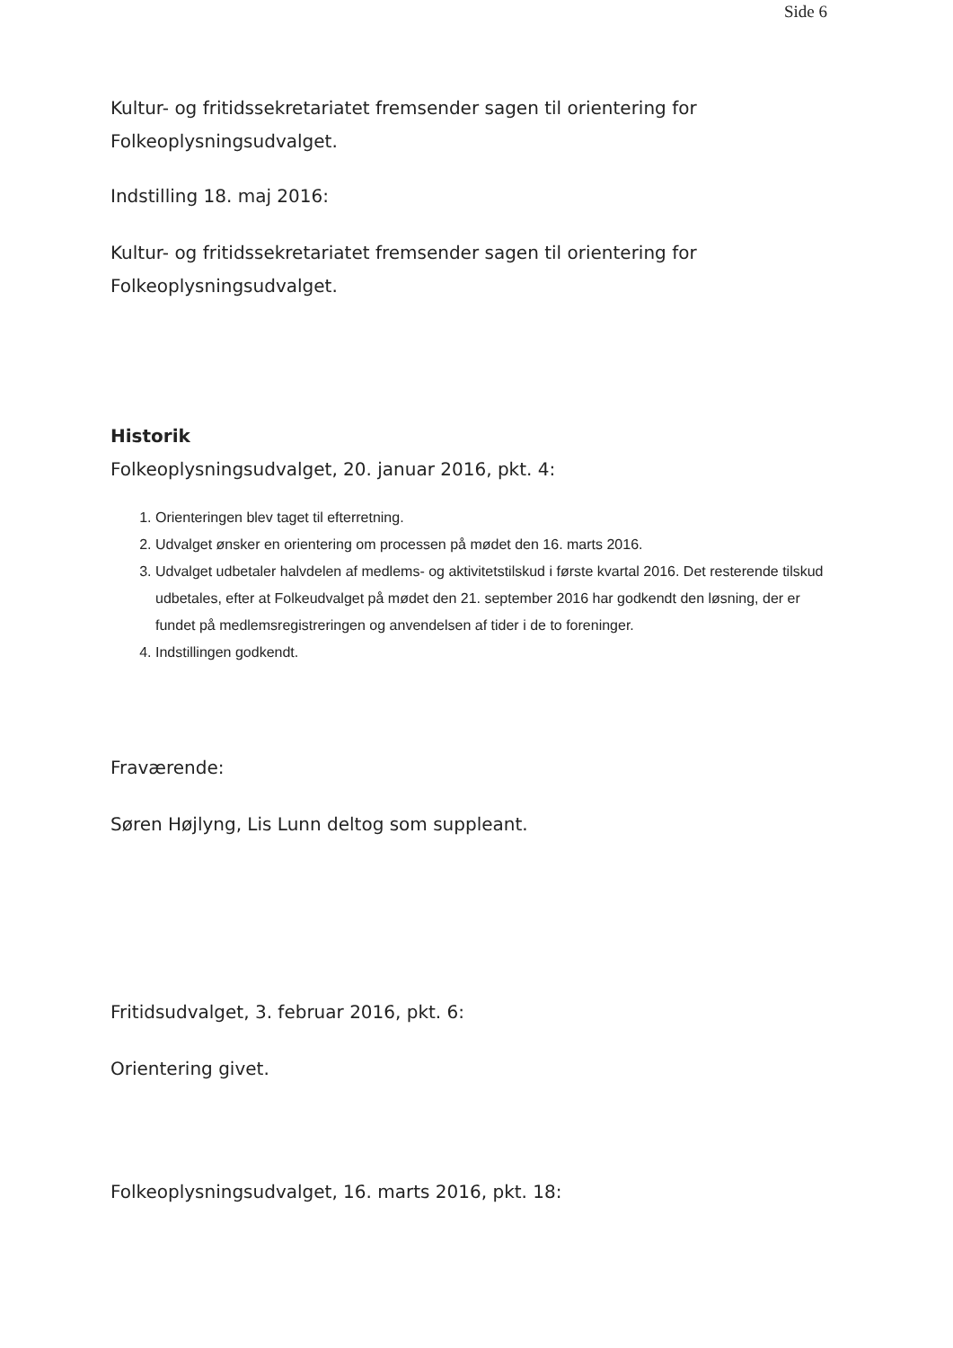Side 6
Kultur- og fritidssekretariatet fremsender sagen til orientering for Folkeoplysningsudvalget.
Indstilling 18. maj 2016:
Kultur- og fritidssekretariatet fremsender sagen til orientering for Folkeoplysningsudvalget.
Historik
Folkeoplysningsudvalget, 20. januar 2016, pkt. 4:
1. Orienteringen blev taget til efterretning.
2. Udvalget ønsker en orientering om processen på mødet den 16. marts 2016.
3. Udvalget udbetaler halvdelen af medlems- og aktivitetstilskud i første kvartal 2016. Det resterende tilskud udbetales, efter at Folkeudvalget på mødet den 21. september 2016 har godkendt den løsning, der er fundet på medlemsregistreringen og anvendelsen af tider i de to foreninger.
4. Indstillingen godkendt.
Fraværende:
Søren Højlyng, Lis Lunn deltog som suppleant.
Fritidsudvalget, 3. februar 2016, pkt. 6:
Orientering givet.
Folkeoplysningsudvalget, 16. marts 2016, pkt. 18: